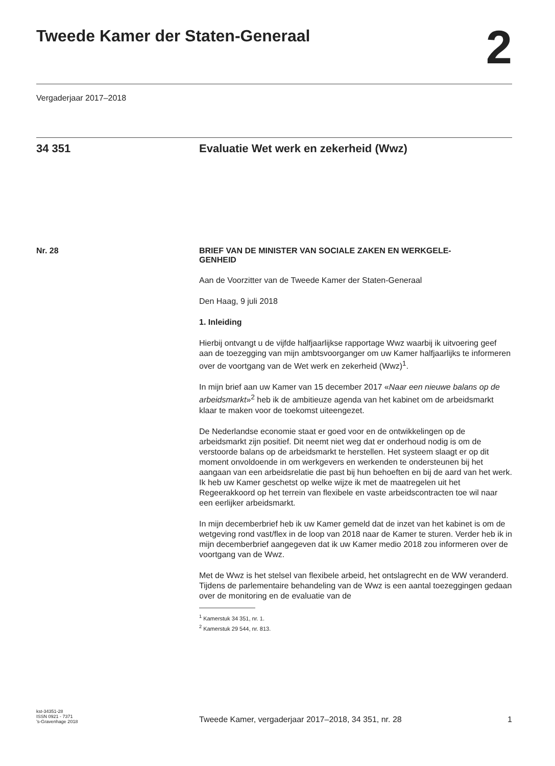Tweede Kamer der Staten-Generaal
2
Vergaderjaar 2017–2018
34 351 Evaluatie Wet werk en zekerheid (Wwz)
Nr. 28
BRIEF VAN DE MINISTER VAN SOCIALE ZAKEN EN WERKGELE-
GENHEID
Aan de Voorzitter van de Tweede Kamer der Staten-Generaal
Den Haag, 9 juli 2018
1. Inleiding
Hierbij ontvangt u de vijfde halfjaarlijkse rapportage Wwz waarbij ik uitvoering geef aan de toezegging van mijn ambtsvoorganger om uw Kamer halfjaarlijks te informeren over de voortgang van de Wet werk en zekerheid (Wwz)<sup>1</sup>.
In mijn brief aan uw Kamer van 15 december 2017 «Naar een nieuwe balans op de arbeidsmarkt»<sup>2</sup> heb ik de ambitieuze agenda van het kabinet om de arbeidsmarkt klaar te maken voor de toekomst uiteengezet.
De Nederlandse economie staat er goed voor en de ontwikkelingen op de arbeidsmarkt zijn positief. Dit neemt niet weg dat er onderhoud nodig is om de verstoorde balans op de arbeidsmarkt te herstellen. Het systeem slaagt er op dit moment onvoldoende in om werkgevers en werkenden te ondersteunen bij het aangaan van een arbeidsrelatie die past bij hun behoeften en bij de aard van het werk. Ik heb uw Kamer geschetst op welke wijze ik met de maatregelen uit het Regeerakkoord op het terrein van flexibele en vaste arbeidscontracten toe wil naar een eerlijker arbeidsmarkt.
In mijn decemberbrief heb ik uw Kamer gemeld dat de inzet van het kabinet is om de wetgeving rond vast/flex in de loop van 2018 naar de Kamer te sturen. Verder heb ik in mijn decemberbrief aangegeven dat ik uw Kamer medio 2018 zou informeren over de voortgang van de Wwz.
Met de Wwz is het stelsel van flexibele arbeid, het ontslagrecht en de WW veranderd. Tijdens de parlementaire behandeling van de Wwz is een aantal toezeggingen gedaan over de monitoring en de evaluatie van de
<sup>1</sup> Kamerstuk 34 351, nr. 1.
<sup>2</sup> Kamerstuk 29 544, nr. 813.
kst-34351-28
ISSN 0921 - 7371
’s-Gravenhage 2018
Tweede Kamer, vergaderjaar 2017–2018, 34 351, nr. 28
1